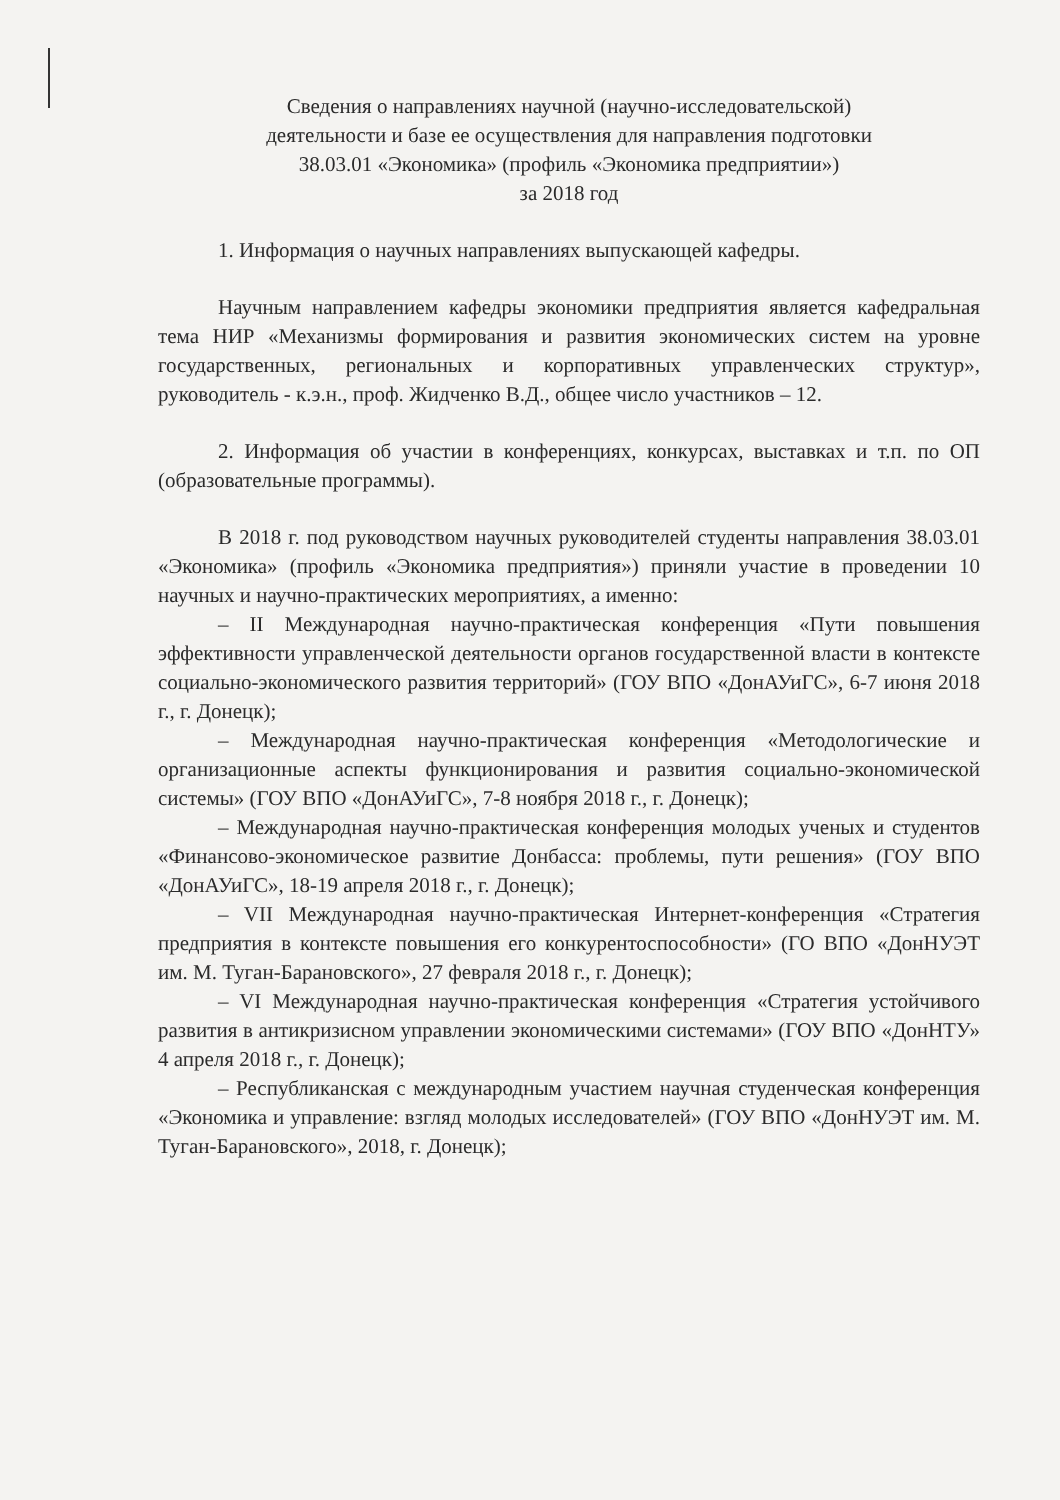Сведения о направлениях научной (научно-исследовательской)
деятельности и базе ее осуществления для направления подготовки
38.03.01 «Экономика» (профиль «Экономика предприятии»)
за 2018 год
1. Информация о научных направлениях выпускающей кафедры.
Научным направлением кафедры экономики предприятия является кафедральная тема НИР «Механизмы формирования и развития экономических систем на уровне государственных, региональных и корпоративных управленческих структур», руководитель - к.э.н., проф. Жидченко В.Д., общее число участников – 12.
2. Информация об участии в конференциях, конкурсах, выставках и т.п. по ОП (образовательные программы).
В 2018 г. под руководством научных руководителей студенты направления 38.03.01 «Экономика» (профиль «Экономика предприятия») приняли участие в проведении 10 научных и научно-практических мероприятиях, а именно:
– II Международная научно-практическая конференция «Пути повышения эффективности управленческой деятельности органов государственной власти в контексте социально-экономического развития территорий» (ГОУ ВПО «ДонАУиГС», 6-7 июня 2018 г., г. Донецк);
– Международная научно-практическая конференция «Методологические и организационные аспекты функционирования и развития социально-экономической системы» (ГОУ ВПО «ДонАУиГС», 7-8 ноября 2018 г., г. Донецк);
– Международная научно-практическая конференция молодых ученых и студентов «Финансово-экономическое развитие Донбасса: проблемы, пути решения» (ГОУ ВПО «ДонАУиГС», 18-19 апреля 2018 г., г. Донецк);
– VII Международная научно-практическая Интернет-конференция «Стратегия предприятия в контексте повышения его конкурентоспособности» (ГО ВПО «ДонНУЭТ им. М. Туган-Барановского», 27 февраля 2018 г., г. Донецк);
– VI Международная научно-практическая конференция «Стратегия устойчивого развития в антикризисном управлении экономическими системами» (ГОУ ВПО «ДонНТУ» 4 апреля 2018 г., г. Донецк);
– Республиканская с международным участием научная студенческая конференция «Экономика и управление: взгляд молодых исследователей» (ГОУ ВПО «ДонНУЭТ им. М. Туган-Барановского», 2018, г. Донецк);